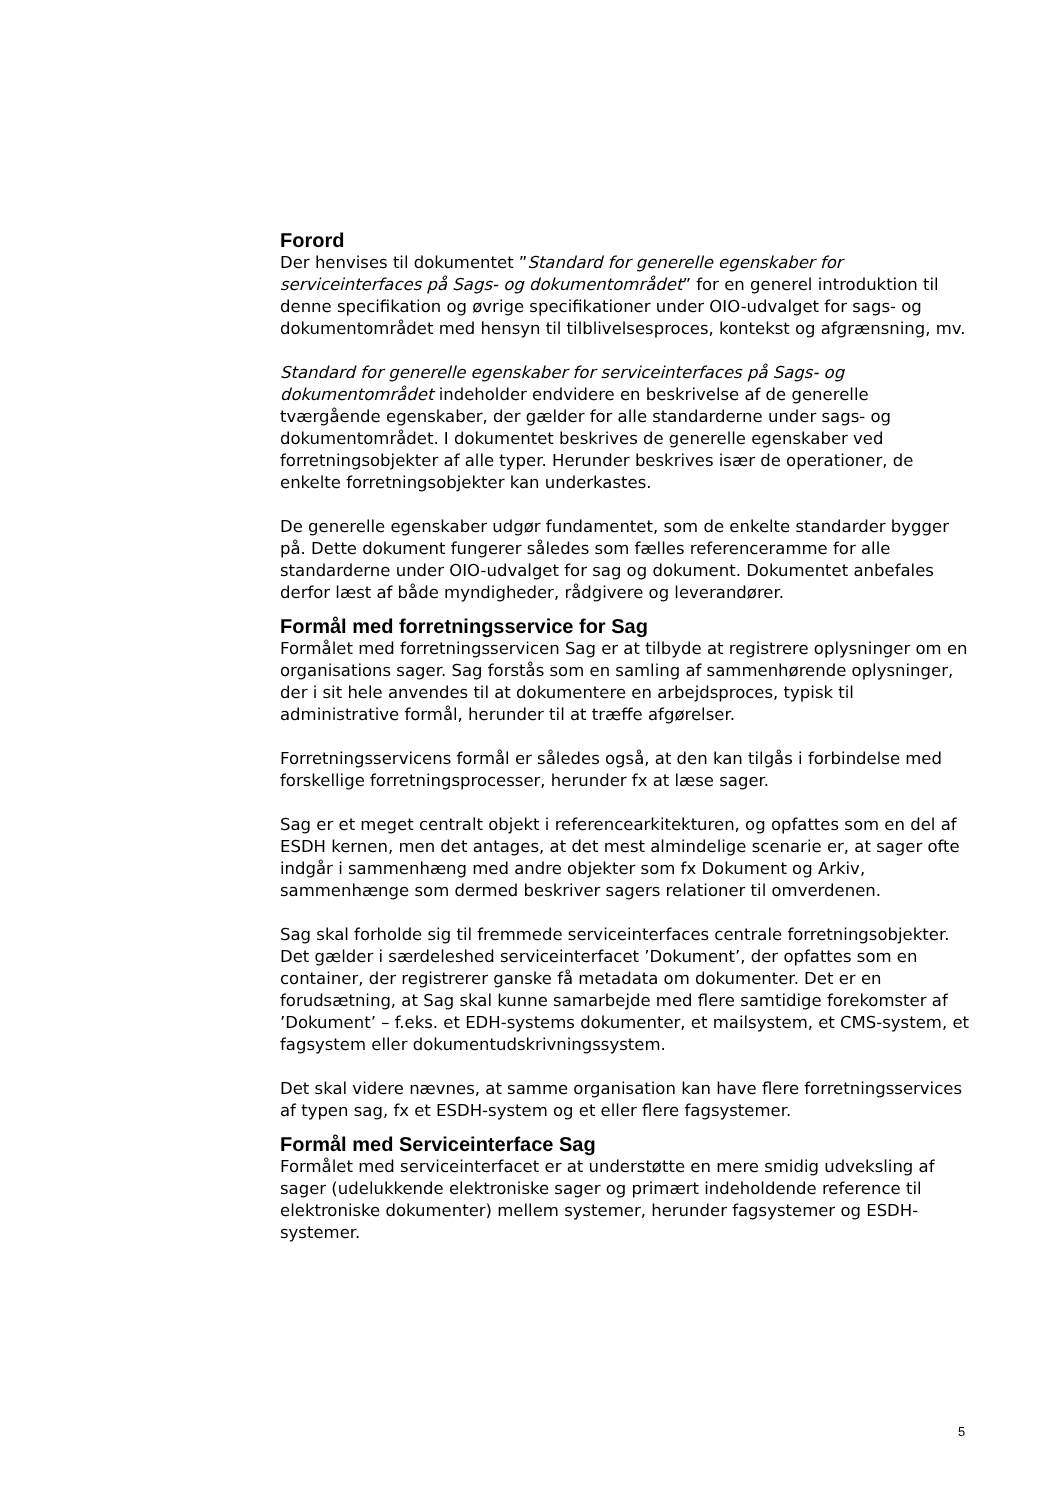Forord
Der henvises til dokumentet ”Standard for generelle egenskaber for serviceinterfaces på Sags- og dokumentområdet” for en generel introduktion til denne specifikation og øvrige specifikationer under OIO-udvalget for sags- og dokumentområdet med hensyn til tilblivelsesproces, kontekst og afgrænsning, mv.
Standard for generelle egenskaber for serviceinterfaces på Sags- og dokumentområdet indeholder endvidere en beskrivelse af de generelle tværgående egenskaber, der gælder for alle standarderne under sags- og dokumentområdet. I dokumentet beskrives de generelle egenskaber ved forretningsobjekter af alle typer. Herunder beskrives især de operationer, de enkelte forretningsobjekter kan underkastes.
De generelle egenskaber udgør fundamentet, som de enkelte standarder bygger på. Dette dokument fungerer således som fælles referenceramme for alle standarderne under OIO-udvalget for sag og dokument. Dokumentet anbefales derfor læst af både myndigheder, rådgivere og leverandører.
Formål med forretningsservice for Sag
Formålet med forretningsservicen Sag er at tilbyde at registrere oplysninger om en organisations sager. Sag forstås som en samling af sammenhørende oplysninger, der i sit hele anvendes til at dokumentere en arbejdsproces, typisk til administrative formål, herunder til at træffe afgørelser.
Forretningsservicens formål er således også, at den kan tilgås i forbindelse med forskellige forretningsprocesser, herunder fx at læse sager.
Sag er et meget centralt objekt i referencearkitekturen, og opfattes som en del af ESDH kernen, men det antages, at det mest almindelige scenarie er, at sager ofte indgår i sammenhæng med andre objekter som fx Dokument og Arkiv, sammenhænge som dermed beskriver sagers relationer til omverdenen.
Sag skal forholde sig til fremmede serviceinterfaces centrale forretningsobjekter. Det gælder i særdeleshed serviceinterfacet ’Dokument’, der opfattes som en container, der registrerer ganske få metadata om dokumenter. Det er en forudsætning, at Sag skal kunne samarbejde med flere samtidige forekomster af ’Dokument’ – f.eks. et EDH-systems dokumenter, et mailsystem, et CMS-system, et fagsystem eller dokumentudskrivningssystem.
Det skal videre nævnes, at samme organisation kan have flere forretningsservices af typen sag, fx et ESDH-system og et eller flere fagsystemer.
Formål med Serviceinterface Sag
Formålet med serviceinterfacet er at understøtte en mere smidig udveksling af sager (udelukkende elektroniske sager og primært indeholdende reference til elektroniske dokumenter) mellem systemer, herunder fagsystemer og ESDH-systemer.
5